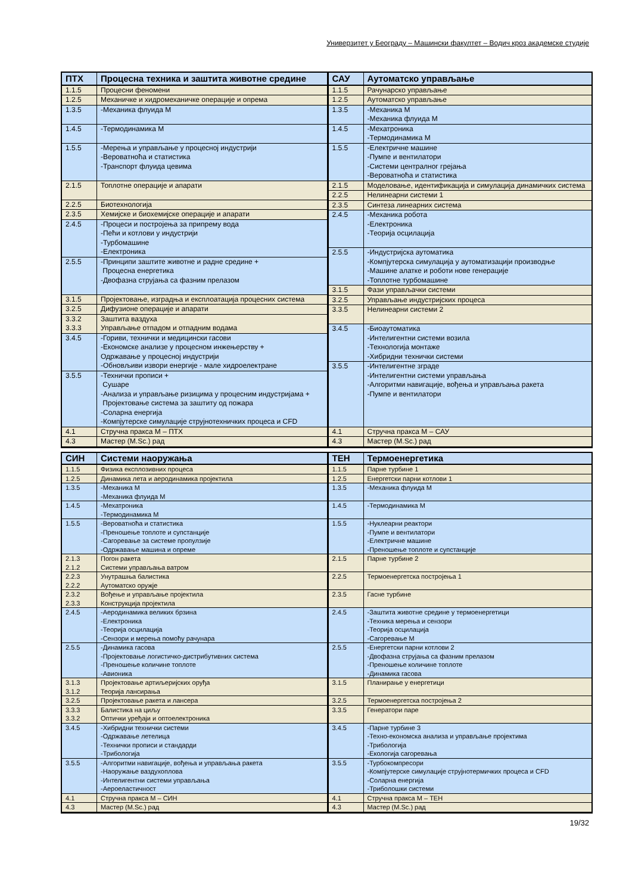Универзитет у Београду – Машински факултет – Водич кроз академске студије
| ПТХ | Процесна техника и заштита животне средине |
| --- | --- |
| 1.1.5 | Процесни феномени |
| 1.2.5 | Механичке и хидромеханичке операције и опрема |
| 1.3.5 | -Механика флуида М |
| 1.4.5 | -Термодинамика М |
| 1.5.5 | -Мерења и управљање у процесној индустрији -Вероватноћа и статистика -Транспорт флуида цевима |
| 2.1.5 | Топлотне операције и апарати |
| 2.2.5 | Биотехнологија |
| 2.3.5 | Хемијске и биохемијске операције и апарати |
| 2.4.5 | -Процеси и постројења за припрему вода -Пећи и котлови у индустрији -Турбомашине -Електроника |
| 2.5.5 | -Принципи заштите животне и радне средине + Процесна енергетика -Двофазна струјања са фазним прелазом |
| 3.1.5 | Пројектовање, изградња и експлоатација процесних система |
| 3.2.5 | Дифузионе операције и апарати |
| 3.3.2 3.3.3 | Заштита ваздуха Управљање отпадом и отпадним водама |
| 3.4.5 | -Гориви, технички и медицински гасови -Економске анализе у процесном инжењерству + Одржавање у процесној индустрији -Обновљиви извори енергије - мале хидроелектране |
| 3.5.5 | -Технички прописи + Сушаре -Анализа и управљање ризицима у процесним индустријама + Пројектовање система за заштиту од пожара -Соларна енергија -Компјутерске симулације струјнотехничких процеса и CFD |
| 4.1 | Стручна пракса М – ПТХ |
| 4.3 | Мастер (M.Sc.) рад |
| САУ | Аутоматско управљање |
| --- | --- |
| 1.1.5 | Рачунарско управљање |
| 1.2.5 | Аутоматско управљање |
| 1.3.5 | -Механика М -Механика флуида М |
| 1.4.5 | -Мехатроника -Термодинамика М |
| 1.5.5 | -Електричне машине -Пумпе и вентилатори -Системи централног грејања -Вероватноћа и статистика |
| 2.1.5 | Моделовање, идентификација и симулација динамичких система |
| 2.2.5 | Нелинеарни системи 1 |
| 2.3.5 | Синтеза линеарних система |
| 2.4.5 | -Механика робота -Електроника -Теорија осцилација |
| 2.5.5 | -Индустријска аутоматика -Компјутерска симулација у аутоматизацији производње -Машине алатке и роботи нове генерације -Топлотне турбомашине |
| 3.1.5 | Фази управљачки системи |
| 3.2.5 | Управљање индустријских процеса |
| 3.3.5 | Нелинеарни системи 2 |
| 3.4.5 | -Биоаутоматика -Интелигентни системи возила -Технологија монтаже -Хибридни технички системи |
| 3.5.5 | -Интелигентне зграде -Интелигентни системи управљања -Алгоритми навигације, вођења и управљања ракета -Пумпе и вентилатори |
| 4.1 | Стручна пракса М – САУ |
| 4.3 | Мастер (M.Sc.) рад |
| СИН | Системи наоружања |
| --- | --- |
| 1.1.5 | Физика експлозивних процеса |
| 1.2.5 | Динамика лета и аеродинамика пројектила |
| 1.3.5 | -Механика М -Механика флуида М |
| 1.4.5 | -Мехатроника -Термодинамика М |
| 1.5.5 | -Вероватноћа и статистика -Преношење топлоте и супстанције -Сагоревање за системе пропулзије -Одржавање машина и опреме |
| 2.1.3 2.1.2 | Погон ракета Системи управљања ватром |
| 2.2.3 2.2.2 | Унутрашња балистика Аутоматско оружје |
| 2.3.2 2.3.3 | Вођење и управљање пројектила Конструкција пројектила |
| 2.4.5 | -Аеродинамика великих брзина -Електроника -Теорија осцилација -Сензори и мерења помоћу рачунара |
| 2.5.5 | -Динамика гасова -Пројектовање логистичко-дистрибутивних система -Преношење количине топлоте -Авионика |
| 3.1.3 3.1.2 | Пројектовање артиљеријских оруђа Теорија лансирања |
| 3.2.5 | Пројектовање ракета и лансера |
| 3.3.3 3.3.2 | Балистика на циљу Оптички уређаји и оптоелектроника |
| 3.4.5 | -Хибридни технички системи -Одржавање летелица -Технички прописи и стандарди -Трибологија |
| 3.5.5 | -Алгоритми навигације, вођења и управљања ракета -Наоружање ваздухоплова -Интелигентни системи управљања -Аероеластичност |
| 4.1 | Стручна пракса М – СИН |
| 4.3 | Мастер (M.Sc.) рад |
| ТЕН | Термоенергетика |
| --- | --- |
| 1.1.5 | Парне турбине 1 |
| 1.2.5 | Енергетски парни котлови 1 |
| 1.3.5 | -Механика флуида М |
| 1.4.5 | -Термодинамика М |
| 1.5.5 | -Нуклеарни реактори -Пумпе и вентилатори -Електричне машине -Преношење топлоте и супстанције |
| 2.1.5 | Парне турбине 2 |
| 2.2.5 | Термоенергетска постројења 1 |
| 2.3.5 | Гасне турбине |
| 2.4.5 | -Заштита животне средине у термоенергетици -Техника мерења и сензори -Теорија осцилација -Сагоревање М |
| 2.5.5 | -Енергетски парни котлови 2 -Двофазна струјања са фазним прелазом -Преношење количине топлоте -Динамика гасова |
| 3.1.5 | Планирање у енергетици |
| 3.2.5 | Термоенергетска постројења 2 |
| 3.3.5 | Генератори паре |
| 3.4.5 | -Парне турбине 3 -Техно-економска анализа и управљање пројектима -Трибологија -Екологија сагоревања |
| 3.5.5 | -Турбокомпресори -Компјутерске симулације струјнотермичких процеса и CFD -Соларна енергија -Триболошки системи |
| 4.1 | Стручна пракса М – ТЕН |
| 4.3 | Мастер (M.Sc.) рад |
19/32